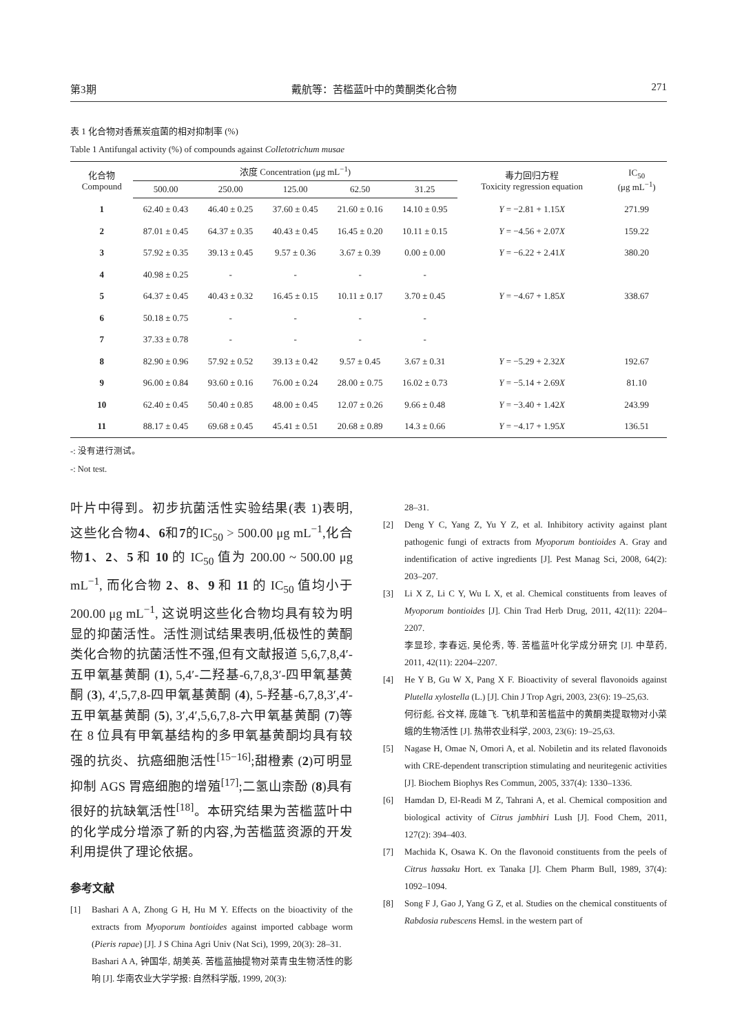第3期 戴航等：苦槛蓝叶中的黄酮类化合物 271
表 1 化合物对香蕉炭疽菌的相对抑制率 (%)
Table 1 Antifungal activity (%) of compounds against Colletotrichum musae
| 化合物 Compound | 浓度 Concentration (μg mL<sup>−1</sup>) | | | | | 毒力回归方程 Toxicity regression equation | IC<sub>50</sub> (μg mL<sup>−1</sup>) |
| --- | --- | --- | --- | --- | --- | --- | --- |
| | 500.00 | 250.00 | 125.00 | 62.50 | 31.25 | | |
| 1 | 62.40 ± 0.43 | 46.40 ± 0.25 | 37.60 ± 0.45 | 21.60 ± 0.16 | 14.10 ± 0.95 | Y = −2.81 + 1.15 X | 271.99 |
| 2 | 87.01 ± 0.45 | 64.37 ± 0.35 | 40.43 ± 0.45 | 16.45 ± 0.20 | 10.11 ± 0.15 | Y = −4.56 + 2.07 X | 159.22 |
| 3 | 57.92 ± 0.35 | 39.13 ± 0.45 | 9.57 ± 0.36 | 3.67 ± 0.39 | 0.00 ± 0.00 | Y = −6.22 + 2.41 X | 380.20 |
| 4 | 40.98 ± 0.25 | - | - | - | - | | |
| 5 | 64.37 ± 0.45 | 40.43 ± 0.32 | 16.45 ± 0.15 | 10.11 ± 0.17 | 3.70 ± 0.45 | Y = −4.67 + 1.85 X | 338.67 |
| 6 | 50.18 ± 0.75 | - | - | - | - | | |
| 7 | 37.33 ± 0.78 | - | - | - | - | | |
| 8 | 82.90 ± 0.96 | 57.92 ± 0.52 | 39.13 ± 0.42 | 9.57 ± 0.45 | 3.67 ± 0.31 | Y = −5.29 + 2.32 X | 192.67 |
| 9 | 96.00 ± 0.84 | 93.60 ± 0.16 | 76.00 ± 0.24 | 28.00 ± 0.75 | 16.02 ± 0.73 | Y = −5.14 + 2.69 X | 81.10 |
| 10 | 62.40 ± 0.45 | 50.40 ± 0.85 | 48.00 ± 0.45 | 12.07 ± 0.26 | 9.66 ± 0.48 | Y = −3.40 + 1.42 X | 243.99 |
| 11 | 88.17 ± 0.45 | 69.68 ± 0.45 | 45.41 ± 0.51 | 20.68 ± 0.89 | 14.3 ± 0.66 | Y = −4.17 + 1.95 X | 136.51 |
-: 没有进行测试。
-: Not test.
叶片中得到。初步抗菌活性实验结果(表 1)表明,这些化合物4、6和7的IC<sub>50</sub> > 500.00 μg mL<sup>−1</sup>,化合物1、2、5 和 10 的 IC<sub>50</sub> 值为 200.00 ~ 500.00 μg mL<sup>−1</sup>, 而化合物 2、8、9 和 11 的 IC<sub>50</sub> 值均小于 200.00 μg mL<sup>−1</sup>, 这说明这些化合物均具有较为明显的抑菌活性。活性测试结果表明,低极性的黄酮类化合物的抗菌活性不强,但有文献报道 5,6,7,8,4′-五甲氧基黄酮 (1), 5,4′-二羟基-6,7,8,3′-四甲氧基黄酮 (3), 4′,5,7,8-四甲氧基黄酮 (4), 5-羟基-6,7,8,3′,4′-五甲氧基黄酮 (5), 3′,4′,5,6,7,8-六甲氧基黄酮 (7)等在 8 位具有甲氧基结构的多甲氧基黄酮均具有较强的抗炎、抗癌细胞活性<sup>[15−16]</sup>;甜橙素 (2)可明显抑制 AGS 胃癌细胞的增殖<sup>[17]</sup>;二氢山柰酚 (8)具有很好的抗缺氧活性<sup>[18]</sup>。本研究结果为苦槛蓝叶中的化学成分增添了新的内容,为苦槛蓝资源的开发利用提供了理论依据。
参考文献
[1] Bashari A A, Zhong G H, Hu M Y. Effects on the bioactivity of the extracts from Myoporum bontioides against imported cabbage worm (Pieris rapae) [J]. J S China Agri Univ (Nat Sci), 1999, 20(3): 28–31.
Bashari A A, 钟国华, 胡美英. 苦槛蓝抽提物对菜青虫生物活性的影响 [J]. 华南农业大学学报: 自然科学版, 1999, 20(3):
28–31.
[2] Deng Y C, Yang Z, Yu Y Z, et al. Inhibitory activity against plant pathogenic fungi of extracts from Myoporum bontioides A. Gray and indentification of active ingredients [J]. Pest Manag Sci, 2008, 64(2): 203–207.
[3] Li X Z, Li C Y, Wu L X, et al. Chemical constituents from leaves of Myoporum bontioides [J]. Chin Trad Herb Drug, 2011, 42(11): 2204–2207.
李显珍, 李春远, 吴伦秀, 等. 苦槛蓝叶化学成分研究 [J]. 中草药, 2011, 42(11): 2204–2207.
[4] He Y B, Gu W X, Pang X F. Bioactivity of several flavonoids against Plutella xylostella (L.) [J]. Chin J Trop Agri, 2003, 23(6): 19–25,63.
何衍彪, 谷文祥, 庞雄飞. 飞机草和苦槛蓝中的黄酮类提取物对小菜蛾的生物活性 [J]. 热带农业科学, 2003, 23(6): 19–25,63.
[5] Nagase H, Omae N, Omori A, et al. Nobiletin and its related flavonoids with CRE-dependent transcription stimulating and neuritegenic activities [J]. Biochem Biophys Res Commun, 2005, 337(4): 1330–1336.
[6] Hamdan D, El-Readi M Z, Tahrani A, et al. Chemical composition and biological activity of Citrus jambhiri Lush [J]. Food Chem, 2011, 127(2): 394–403.
[7] Machida K, Osawa K. On the flavonoid constituents from the peels of Citrus hassaku Hort. ex Tanaka [J]. Chem Pharm Bull, 1989, 37(4): 1092–1094.
[8] Song F J, Gao J, Yang G Z, et al. Studies on the chemical constituents of Rabdosia rubescens Hemsl. in the western part of